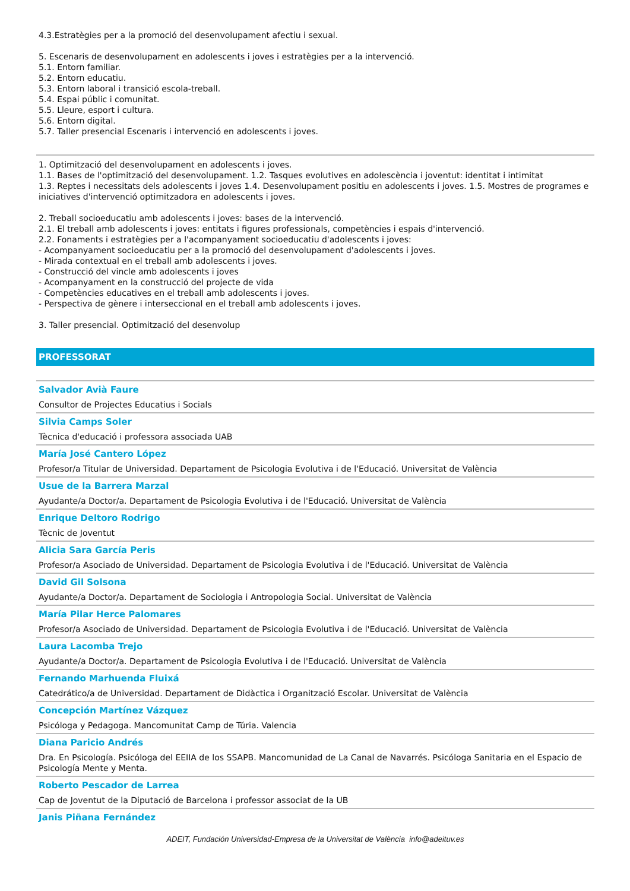4.3.Estratègies per a la promoció del desenvolupament afectiu i sexual.
5. Escenaris de desenvolupament en adolescents i joves i estratègies per a la intervenció.
5.1. Entorn familiar.
5.2. Entorn educatiu.
5.3. Entorn laboral i transició escola-treball.
5.4. Espai públic i comunitat.
5.5. Lleure, esport i cultura.
5.6. Entorn digital.
5.7. Taller presencial Escenaris i intervenció en adolescents i joves.
1. Optimització del desenvolupament en adolescents i joves.
1.1. Bases de l'optimització del desenvolupament. 1.2. Tasques evolutives en adolescència i joventut: identitat i intimitat
1.3. Reptes i necessitats dels adolescents i joves 1.4. Desenvolupament positiu en adolescents i joves. 1.5. Mostres de programes e iniciatives d'intervenció optimitzadora en adolescents i joves.
2. Treball socioeducatiu amb adolescents i joves: bases de la intervenció.
2.1. El treball amb adolescents i joves: entitats i figures professionals, competències i espais d'intervenció.
2.2. Fonaments i estratègies per a l'acompanyament socioeducatiu d'adolescents i joves:
- Acompanyament socioeducatiu per a la promoció del desenvolupament d'adolescents i joves.
- Mirada contextual en el treball amb adolescents i joves.
- Construcció del vincle amb adolescents i joves
- Acompanyament en la construcció del projecte de vida
- Competències educatives en el treball amb adolescents i joves.
- Perspectiva de gènere i interseccional en el treball amb adolescents i joves.
3. Taller presencial. Optimització del desenvolup
PROFESSORAT
Salvador Avià Faure
Consultor de Projectes Educatius i Socials
Silvia Camps Soler
Tècnica d'educació i professora associada UAB
María José Cantero López
Profesor/a Titular de Universidad. Departament de Psicologia Evolutiva i de l'Educació. Universitat de València
Usue de la Barrera Marzal
Ayudante/a Doctor/a. Departament de Psicologia Evolutiva i de l'Educació. Universitat de València
Enrique Deltoro Rodrigo
Tècnic de Joventut
Alicia Sara García Peris
Profesor/a Asociado de Universidad. Departament de Psicologia Evolutiva i de l'Educació. Universitat de València
David Gil Solsona
Ayudante/a Doctor/a. Departament de Sociologia i Antropologia Social. Universitat de València
María Pilar Herce Palomares
Profesor/a Asociado de Universidad. Departament de Psicologia Evolutiva i de l'Educació. Universitat de València
Laura Lacomba Trejo
Ayudante/a Doctor/a. Departament de Psicologia Evolutiva i de l'Educació. Universitat de València
Fernando Marhuenda Fluixá
Catedrático/a de Universidad. Departament de Didàctica i Organització Escolar. Universitat de València
Concepción Martínez Vázquez
Psicóloga y Pedagoga. Mancomunitat Camp de Túria. Valencia
Diana Paricio Andrés
Dra. En Psicología. Psicóloga del EEIIA de los SSAPB. Mancomunidad de La Canal de Navarrés. Psicóloga Sanitaria en el Espacio de Psicología Mente y Menta.
Roberto Pescador de Larrea
Cap de Joventut de la Diputació de Barcelona i professor associat de la UB
Janis Piñana Fernández
ADEIT, Fundación Universidad-Empresa de la Universitat de València info@adeituv.es